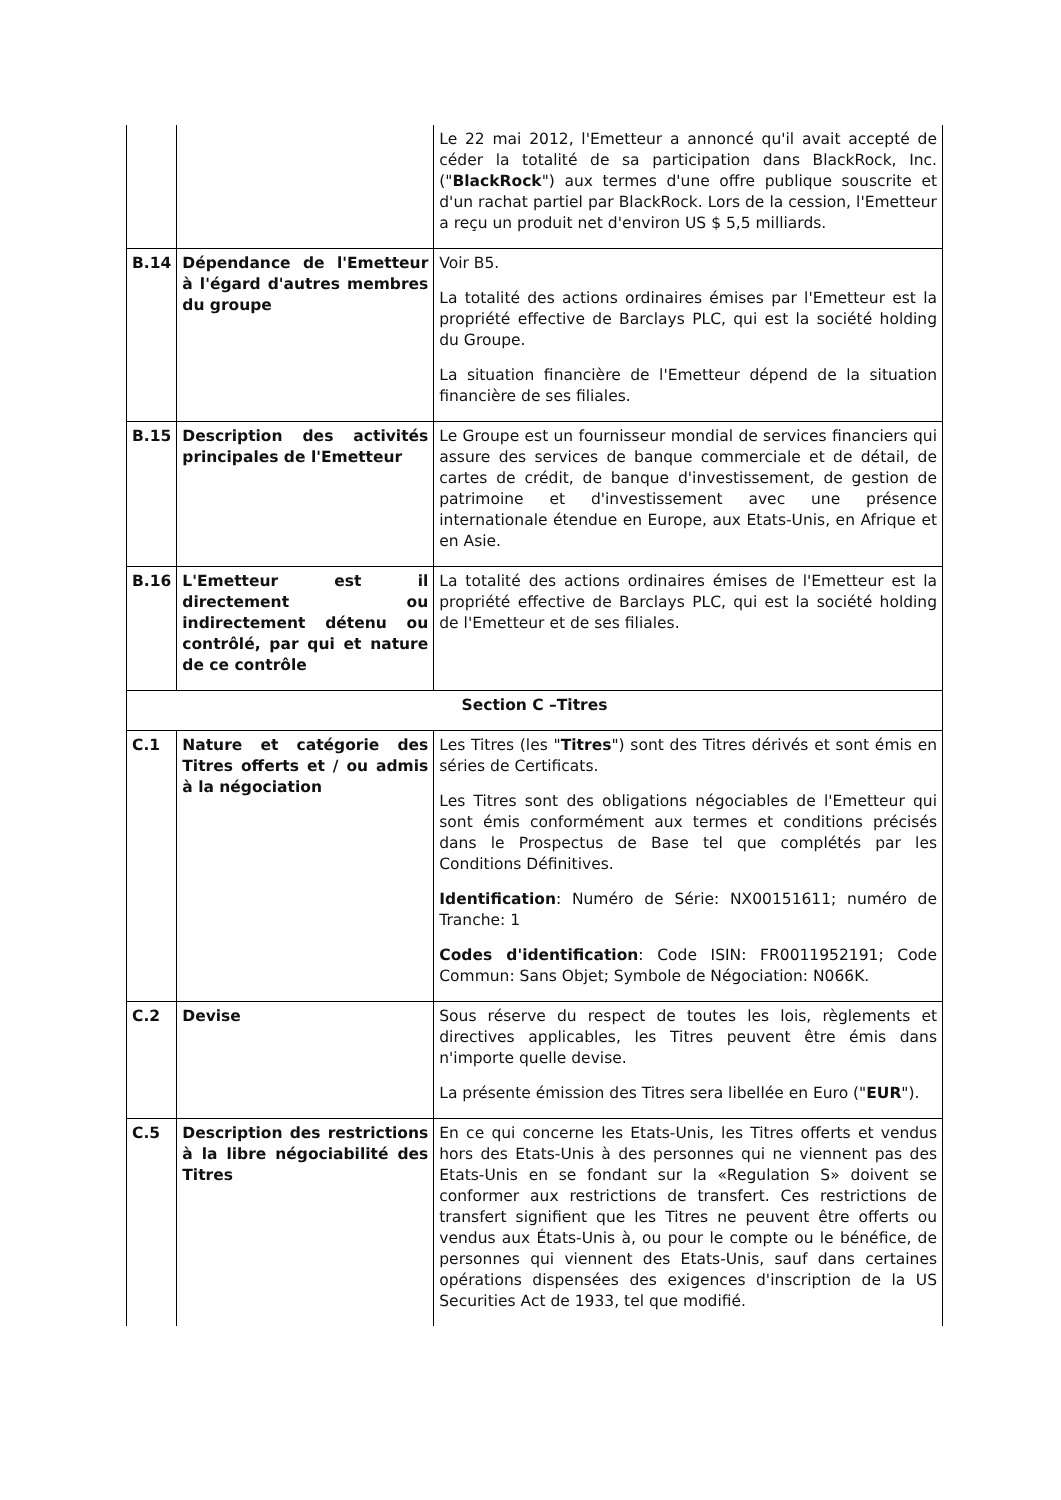| | | Le 22 mai 2012, l'Emetteur a annoncé qu'il avait accepté de céder la totalité de sa participation dans BlackRock, Inc. (" BlackRock ") aux termes d'une offre publique souscrite et d'un rachat partiel par BlackRock. Lors de la cession, l'Emetteur a reçu un produit net d'environ US $ 5,5 milliards. |
| B.14 | Dépendance de l'Emetteur à l'égard d'autres membres du groupe | Voir B5. La totalité des actions ordinaires émises par l'Emetteur est la propriété effective de Barclays PLC, qui est la société holding du Groupe. La situation financière de l'Emetteur dépend de la situation financière de ses filiales. |
| B.15 | Description des activités principales de l'Emetteur | Le Groupe est un fournisseur mondial de services financiers qui assure des services de banque commerciale et de détail, de cartes de crédit, de banque d'investissement, de gestion de patrimoine et d'investissement avec une présence internationale étendue en Europe, aux Etats-Unis, en Afrique et en Asie. |
| B.16 | L'Emetteur est il directement ou indirectement détenu ou contrôlé, par qui et nature de ce contrôle | La totalité des actions ordinaires émises de l'Emetteur est la propriété effective de Barclays PLC, qui est la société holding de l'Emetteur et de ses filiales. |
| Section C –Titres | | |
| C.1 | Nature et catégorie des Titres offerts et / ou admis à la négociation | Les Titres (les " Titres ") sont des Titres dérivés et sont émis en séries de Certificats. Les Titres sont des obligations négociables de l'Emetteur qui sont émis conformément aux termes et conditions précisés dans le Prospectus de Base tel que complétés par les Conditions Définitives. Identification : Numéro de Série: NX00151611; numéro de Tranche: 1 Codes d'identification : Code ISIN: FR0011952191; Code Commun: Sans Objet; Symbole de Négociation: N066K. |
| C.2 | Devise | Sous réserve du respect de toutes les lois, règlements et directives applicables, les Titres peuvent être émis dans n'importe quelle devise. La présente émission des Titres sera libellée en Euro (" EUR "). |
| C.5 | Description des restrictions à la libre négociabilité des Titres | En ce qui concerne les Etats-Unis, les Titres offerts et vendus hors des Etats-Unis à des personnes qui ne viennent pas des Etats-Unis en se fondant sur la «Regulation S» doivent se conformer aux restrictions de transfert. Ces restrictions de transfert signifient que les Titres ne peuvent être offerts ou vendus aux États-Unis à, ou pour le compte ou le bénéfice, de personnes qui viennent des Etats-Unis, sauf dans certaines opérations dispensées des exigences d'inscription de la US Securities Act de 1933, tel que modifié. |